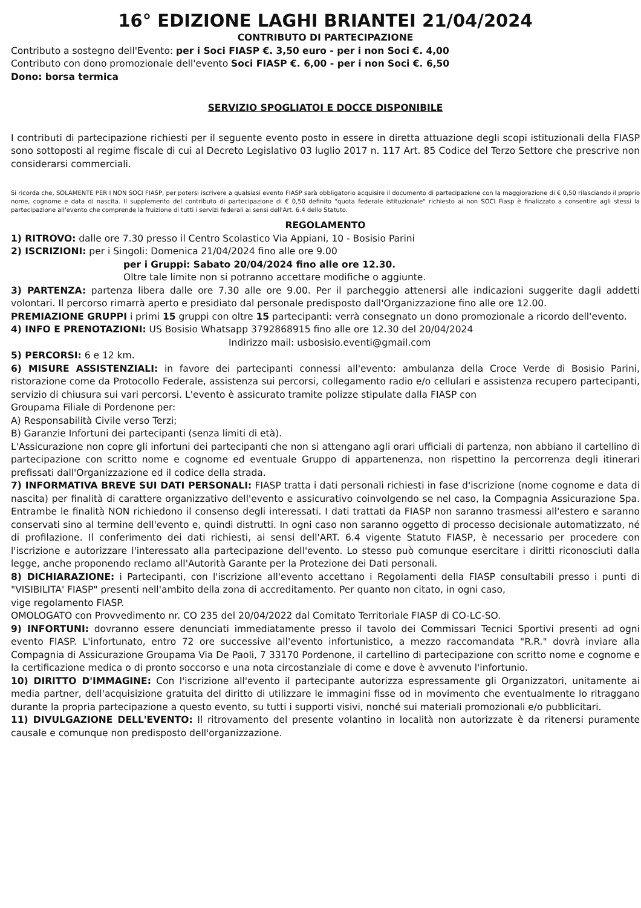16° EDIZIONE LAGHI BRIANTEI 21/04/2024
CONTRIBUTO DI PARTECIPAZIONE
Contributo a sostegno dell'Evento: per i Soci FIASP €. 3,50 euro - per i non Soci €. 4,00
Contributo con dono promozionale dell'evento Soci FIASP €. 6,00 - per i non Soci €. 6,50
Dono: borsa termica
SERVIZIO SPOGLIATOI E DOCCE DISPONIBILE
I contributi di partecipazione richiesti per il seguente evento posto in essere in diretta attuazione degli scopi istituzionali della FIASP sono sottoposti al regime fiscale di cui al Decreto Legislativo 03 luglio 2017 n. 117 Art. 85 Codice del Terzo Settore che prescrive non considerarsi commerciali.
Si ricorda che, SOLAMENTE PER I NON SOCI FIASP, per potersi iscrivere a qualsiasi evento FIASP sarà obbligatorio acquisire il documento di partecipazione con la maggiorazione di € 0,50 rilasciando il proprio nome, cognome e data di nascita. Il supplemento del contributo di partecipazione di € 0,50 definito "quota federale istituzionale" richiesto ai non SOCI Fiasp è finalizzato a consentire agli stessi la partecipazione all'evento che comprende la fruizione di tutti i servizi federali ai sensi dell'Art. 6.4 dello Statuto.
REGOLAMENTO
1) RITROVO: dalle ore 7.30 presso il Centro Scolastico Via Appiani, 10 - Bosisio Parini
2) ISCRIZIONI: per i Singoli: Domenica 21/04/2024 fino alle ore 9.00
per i Gruppi: Sabato 20/04/2024 fino alle ore 12.30.
Oltre tale limite non si potranno accettare modifiche o aggiunte.
3) PARTENZA: partenza libera dalle ore 7.30 alle ore 9.00. Per il parcheggio attenersi alle indicazioni suggerite dagli addetti volontari. Il percorso rimarrà aperto e presidiato dal personale predisposto dall'Organizzazione fino alle ore 12.00.
PREMIAZIONE GRUPPI i primi 15 gruppi con oltre 15 partecipanti: verrà consegnato un dono promozionale a ricordo dell'evento.
4) INFO E PRENOTAZIONI: US Bosisio Whatsapp 3792868915 fino alle ore 12.30 del 20/04/2024
Indirizzo mail: usbosisio.eventi@gmail.com
5) PERCORSI: 6 e 12 km.
6) MISURE ASSISTENZIALI: in favore dei partecipanti connessi all'evento: ambulanza della Croce Verde di Bosisio Parini, ristorazione come da Protocollo Federale, assistenza sui percorsi, collegamento radio e/o cellulari e assistenza recupero partecipanti, servizio di chiusura sui vari percorsi. L'evento è assicurato tramite polizze stipulate dalla FIASP con
Groupama Filiale di Pordenone per:
A) Responsabilità Civile verso Terzi;
B) Garanzie Infortuni dei partecipanti (senza limiti di età).
L'Assicurazione non copre gli infortuni dei partecipanti che non si attengano agli orari ufficiali di partenza, non abbiano il cartellino di partecipazione con scritto nome e cognome ed eventuale Gruppo di appartenenza, non rispettino la percorrenza degli itinerari prefissati dall'Organizzazione ed il codice della strada.
7) INFORMATIVA BREVE SUI DATI PERSONALI: FIASP tratta i dati personali richiesti in fase d'iscrizione (nome cognome e data di nascita) per finalità di carattere organizzativo dell'evento e assicurativo coinvolgendo se nel caso, la Compagnia Assicurazione Spa. Entrambe le finalità NON richiedono il consenso degli interessati. I dati trattati da FIASP non saranno trasmessi all'estero e saranno conservati sino al termine dell'evento e, quindi distrutti. In ogni caso non saranno oggetto di processo decisionale automatizzato, né di profilazione. Il conferimento dei dati richiesti, ai sensi dell'ART. 6.4 vigente Statuto FIASP, è necessario per procedere con l'iscrizione e autorizzare l'interessato alla partecipazione dell'evento. Lo stesso può comunque esercitare i diritti riconosciuti dalla legge, anche proponendo reclamo all'Autorità Garante per la Protezione dei Dati personali.
8) DICHIARAZIONE: i Partecipanti, con l'iscrizione all'evento accettano i Regolamenti della FIASP consultabili presso i punti di "VISIBILITA' FIASP" presenti nell'ambito della zona di accreditamento. Per quanto non citato, in ogni caso,
vige regolamento FIASP.
OMOLOGATO con Provvedimento nr. CO 235 del 20/04/2022 dal Comitato Territoriale FIASP di CO-LC-SO.
9) INFORTUNI: dovranno essere denunciati immediatamente presso il tavolo dei Commissari Tecnici Sportivi presenti ad ogni evento FIASP. L'infortunato, entro 72 ore successive all'evento infortunistico, a mezzo raccomandata "R.R." dovrà inviare alla Compagnia di Assicurazione Groupama Via De Paoli, 7 33170 Pordenone, il cartellino di partecipazione con scritto nome e cognome e la certificazione medica o di pronto soccorso e una nota circostanziale di come e dove è avvenuto l'infortunio.
10) DIRITTO D'IMMAGINE: Con l'iscrizione all'evento il partecipante autorizza espressamente gli Organizzatori, unitamente ai media partner, dell'acquisizione gratuita del diritto di utilizzare le immagini fisse od in movimento che eventualmente lo ritraggano durante la propria partecipazione a questo evento, su tutti i supporti visivi, nonché sui materiali promozionali e/o pubblicitari.
11) DIVULGAZIONE DELL'EVENTO: Il ritrovamento del presente volantino in località non autorizzate è da ritenersi puramente causale e comunque non predisposto dell'organizzazione.